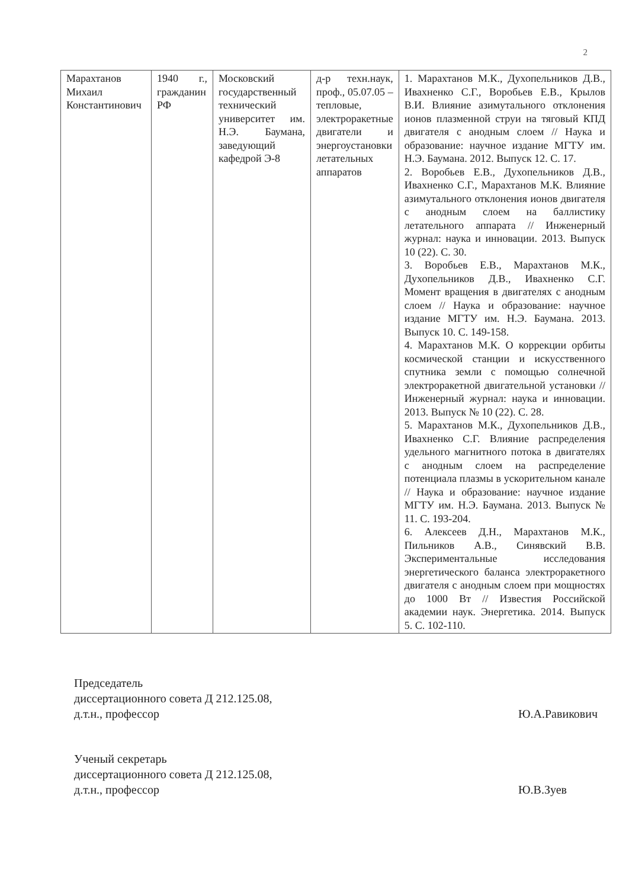2
| Марахтанов Михаил Константинович | 1940 г., гражданин РФ | Московский государственный технический университет им. Н.Э. Баумана, заведующий кафедрой Э-8 | д-р техн.наук, проф., 05.07.05 – тепловые, электроракетные двигатели и энергоустановки летательных аппаратов | 1. Марахтанов М.К., Духопельников Д.В., Ивахненко С.Г., Воробьев Е.В., Крылов В.И. Влияние азимутального отклонения ионов плазменной струи на тяговый КПД двигателя с анодным слоем // Наука и образование: научное издание МГТУ им. Н.Э. Баумана. 2012. Выпуск 12. С. 17. 2. Воробьев Е.В., Духопельников Д.В., Ивахненко С.Г., Марахтанов М.К. Влияние азимутального отклонения ионов двигателя с анодным слоем на баллистику летательного аппарата // Инженерный журнал: наука и инновации. 2013. Выпуск 10 (22). С. 30. 3. Воробьев Е.В., Марахтанов М.К., Духопельников Д.В., Ивахненко С.Г. Момент вращения в двигателях с анодным слоем // Наука и образование: научное издание МГТУ им. Н.Э. Баумана. 2013. Выпуск 10. С. 149-158. 4. Марахтанов М.К. О коррекции орбиты космической станции и искусственного спутника земли с помощью солнечной электроракетной двигательной установки // Инженерный журнал: наука и инновации. 2013. Выпуск № 10 (22). С. 28. 5. Марахтанов М.К., Духопельников Д.В., Ивахненко С.Г. Влияние распределения удельного магнитного потока в двигателях с анодным слоем на распределение потенциала плазмы в ускорительном канале // Наука и образование: научное издание МГТУ им. Н.Э. Баумана. 2013. Выпуск № 11. С. 193-204. 6. Алексеев Д.Н., Марахтанов М.К., Пильников А.В., Синявский В.В. Экспериментальные исследования энергетического баланса электроракетного двигателя с анодным слоем при мощностях до 1000 Вт // Известия Российской академии наук. Энергетика. 2014. Выпуск 5. С. 102-110. |
Председатель
диссертационного совета Д 212.125.08,
д.т.н., профессор
Ю.А.Равикович
Ученый секретарь
диссертационного совета Д 212.125.08,
д.т.н., профессор
Ю.В.Зуев